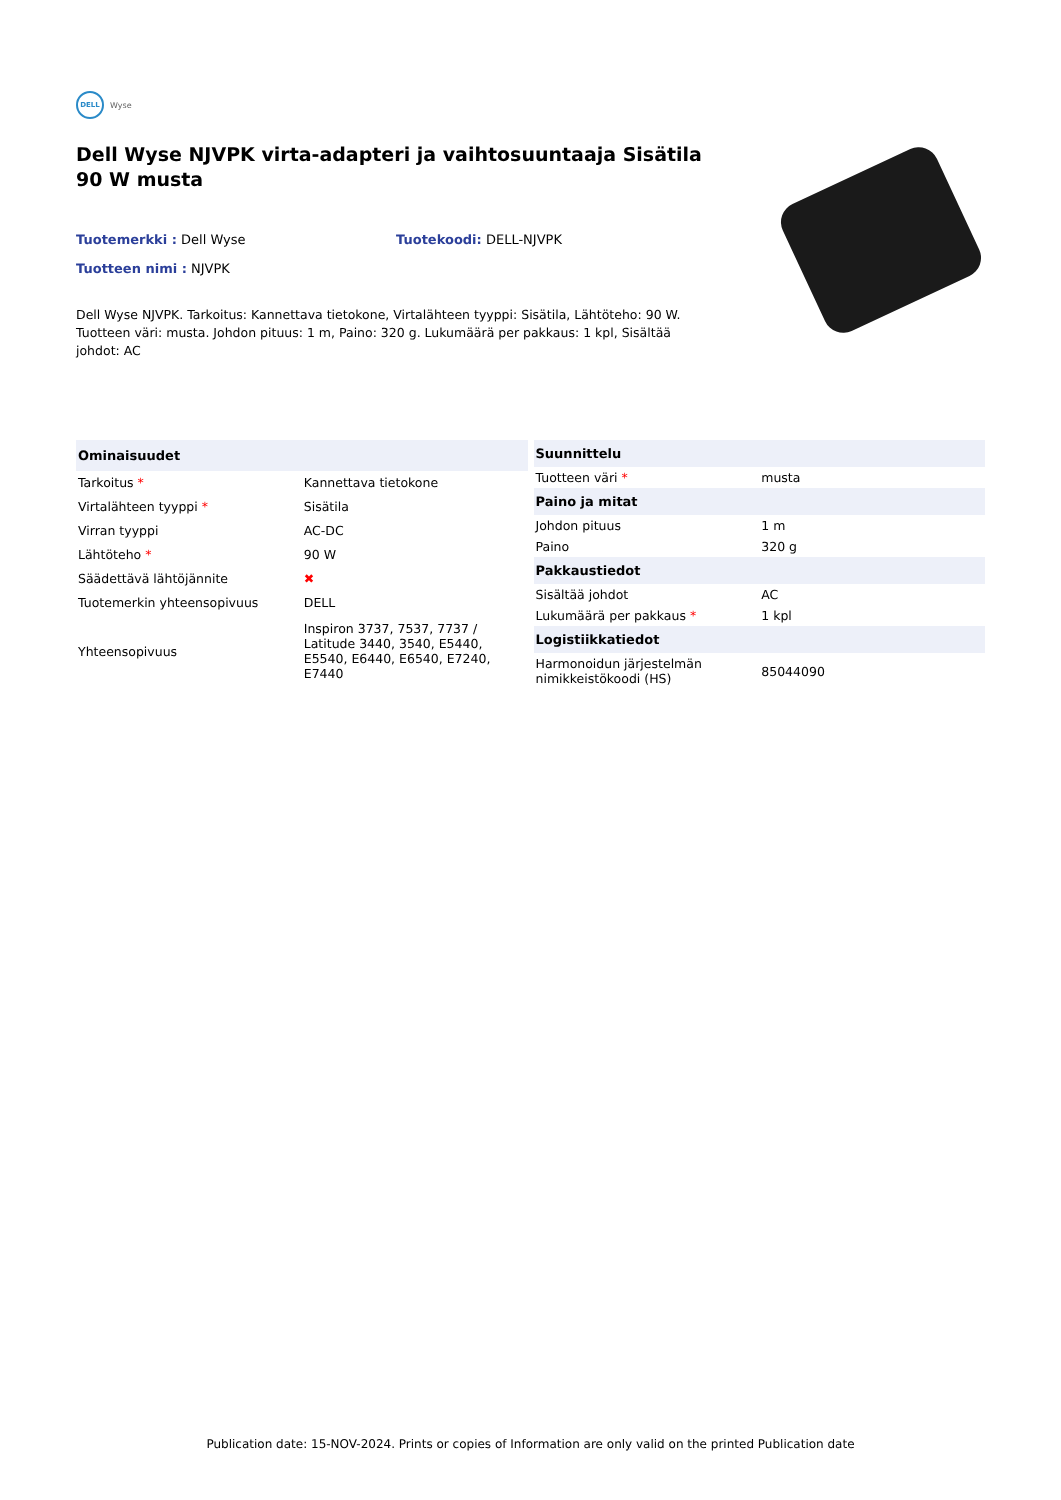DELL Wyse
Dell Wyse NJVPK virta-adapteri ja vaihtosuuntaaja Sisätila 90 W musta
Tuotemerkki : Dell Wyse Tuotekoodi: DELL-NJVPK
Tuotteen nimi : NJVPK
Dell Wyse NJVPK. Tarkoitus: Kannettava tietokone, Virtalähteen tyyppi: Sisätila, Lähtöteho: 90 W. Tuotteen väri: musta. Johdon pituus: 1 m, Paino: 320 g. Lukumäärä per pakkaus: 1 kpl, Sisältää johdot: AC
| Ominaisuudet | |
| --- | --- |
| Tarkoitus * | Kannettava tietokone |
| Virtalähteen tyyppi * | Sisätila |
| Virran tyyppi | AC-DC |
| Lähtöteho * | 90 W |
| Säädettävä lähtöjännite | ✖ |
| Tuotemerkin yhteensopivuus | DELL |
| Yhteensopivuus | Inspiron 3737, 7537, 7737 / Latitude 3440, 3540, E5440, E5540, E6440, E6540, E7240, E7440 |
| Suunnittelu | |
| --- | --- |
| Tuotteen väri * | musta |
| Paino ja mitat | |
| Johdon pituus | 1 m |
| Paino | 320 g |
| Pakkaustiedot | |
| Sisältää johdot | AC |
| Lukumäärä per pakkaus * | 1 kpl |
| Logistiikkatiedot | |
| Harmonoidun järjestelmän nimikkeistökoodi (HS) | 85044090 |
Publication date: 15-NOV-2024. Prints or copies of Information are only valid on the printed Publication date